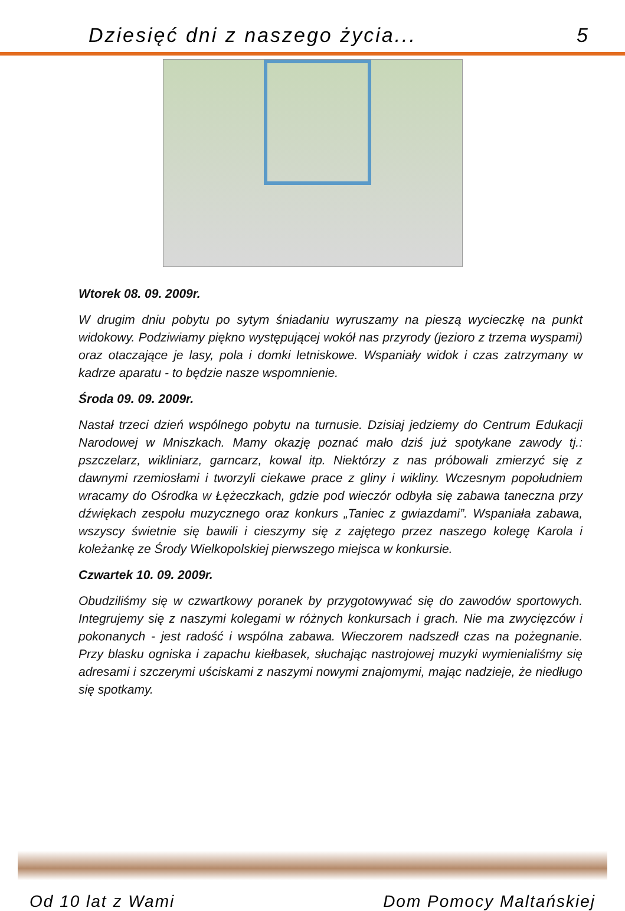Dziesięć dni z naszego życia... 5
Wtorek 08. 09. 2009r.
W drugim dniu pobytu po sytym śniadaniu wyruszamy na pieszą wycieczkę na punkt widokowy. Podziwiamy piękno występującej wokół nas przyrody (jezioro z trzema wyspami) oraz otaczające je lasy, pola i domki letniskowe. Wspaniały widok i czas zatrzymany w kadrze aparatu - to będzie nasze wspomnienie.
Środa 09. 09. 2009r.
Nastał trzeci dzień wspólnego pobytu na turnusie. Dzisiaj jedziemy do Centrum Edukacji Narodowej w Mniszkach. Mamy okazję poznać mało dziś już spotykane zawody tj.: pszczelarz, wikliniarz, garncarz, kowal itp. Niektórzy z nas próbowali zmierzyć się z dawnymi rzemiosłami i tworzyli ciekawe prace z gliny i wikliny. Wczesnym popołudniem wracamy do Ośrodka w Łężeczkach, gdzie pod wieczór odbyła się zabawa taneczna przy dźwiękach zespołu muzycznego oraz konkurs „Taniec z gwiazdami”. Wspaniała zabawa, wszyscy świetnie się bawili i cieszymy się z zajętego przez naszego kolegę Karola i koleżankę ze Środy Wielkopolskiej pierwszego miejsca w konkursie.
Czwartek 10. 09. 2009r.
Obudziliśmy się w czwartkowy poranek by przygotowywać się do zawodów sportowych. Integrujemy się z naszymi kolegami w różnych konkursach i grach. Nie ma zwycięzców i pokonanych - jest radość i wspólna zabawa. Wieczorem nadszedł czas na pożegnanie. Przy blasku ogniska i zapachu kiełbasek, słuchając nastrojowej muzyki wymienialiśmy się adresami i szczerymi uściskami z naszymi nowymi znajomymi, mając nadzieje, że niedługo się spotkamy.
Od 10 lat z Wami Dom Pomocy Maltańskiej